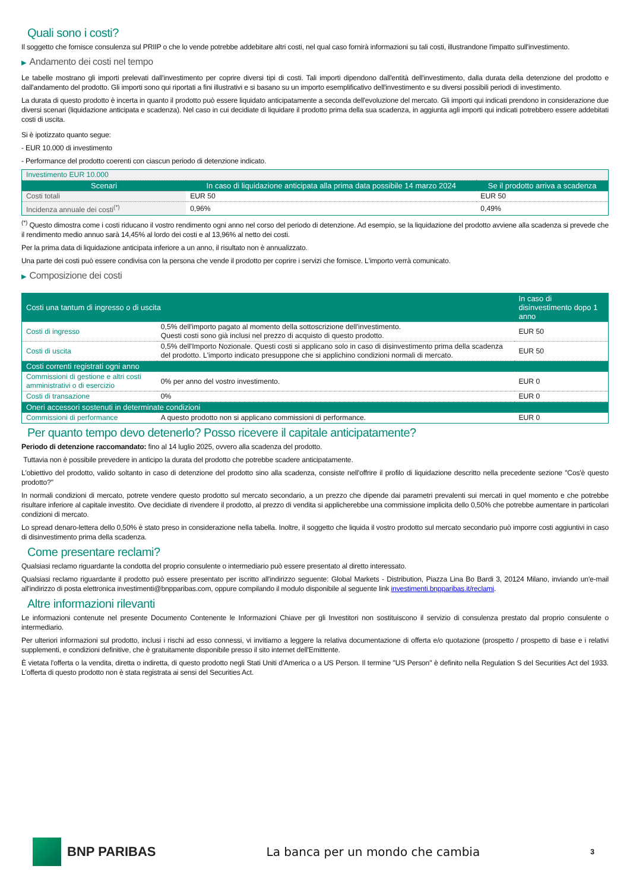Quali sono i costi?
Il soggetto che fornisce consulenza sul PRIIP o che lo vende potrebbe addebitare altri costi, nel qual caso fornirà informazioni su tali costi, illustrandone l'impatto sull'investimento.
▶ Andamento dei costi nel tempo
Le tabelle mostrano gli importi prelevati dall'investimento per coprire diversi tipi di costi. Tali importi dipendono dall'entità dell'investimento, dalla durata della detenzione del prodotto e dall'andamento del prodotto. Gli importi sono qui riportati a fini illustrativi e si basano su un importo esemplificativo dell'investimento e su diversi possibili periodi di investimento.
La durata di questo prodotto è incerta in quanto il prodotto può essere liquidato anticipatamente a seconda dell'evoluzione del mercato. Gli importi qui indicati prendono in considerazione due diversi scenari (liquidazione anticipata e scadenza). Nel caso in cui decidiate di liquidare il prodotto prima della sua scadenza, in aggiunta agli importi qui indicati potrebbero essere addebitati costi di uscita.
Si è ipotizzato quanto segue:
- EUR 10.000 di investimento
- Performance del prodotto coerenti con ciascun periodo di detenzione indicato.
| Investimento EUR 10.000 | | |
| Scenari | In caso di liquidazione anticipata alla prima data possibile 14 marzo 2024 | Se il prodotto arriva a scadenza |
| Costi totali | EUR 50 | EUR 50 |
| Incidenza annuale dei costi<sup>(*)</sup> | 0,96% | 0,49% |
<sup>(*)</sup> Questo dimostra come i costi riducano il vostro rendimento ogni anno nel corso del periodo di detenzione. Ad esempio, se la liquidazione del prodotto avviene alla scadenza si prevede che il rendimento medio annuo sarà 14,45% al lordo dei costi e al 13,96% al netto dei costi.
Per la prima data di liquidazione anticipata inferiore a un anno, il risultato non è annualizzato.
Una parte dei costi può essere condivisa con la persona che vende il prodotto per coprire i servizi che fornisce. L'importo verrà comunicato.
▶ Composizione dei costi
| Costi una tantum di ingresso o di uscita | | In caso di disinvestimento dopo 1 anno |
| --- | --- | --- |
| Costi di ingresso | 0,5% dell'importo pagato al momento della sottoscrizione dell'investimento. Questi costi sono già inclusi nel prezzo di acquisto di questo prodotto. | EUR 50 |
| Costi di uscita | 0,5% dell'Importo Nozionale. Questi costi si applicano solo in caso di disinvestimento prima della scadenza del prodotto. L'importo indicato presuppone che si applichino condizioni normali di mercato. | EUR 50 |
| Costi correnti registrati ogni anno | | |
| Commissioni di gestione e altri costi amministrativi o di esercizio | 0% per anno del vostro investimento. | EUR 0 |
| Costi di transazione | 0% | EUR 0 |
| Oneri accessori sostenuti in determinate condizioni | | |
| Commissioni di performance | A questo prodotto non si applicano commissioni di performance. | EUR 0 |
Per quanto tempo devo detenerlo? Posso ricevere il capitale anticipatamente?
Periodo di detenzione raccomandato: fino al 14 luglio 2025, ovvero alla scadenza del prodotto.
Tuttavia non è possibile prevedere in anticipo la durata del prodotto che potrebbe scadere anticipatamente.
L'obiettivo del prodotto, valido soltanto in caso di detenzione del prodotto sino alla scadenza, consiste nell'offrire il profilo di liquidazione descritto nella precedente sezione "Cos'è questo prodotto?"
In normali condizioni di mercato, potrete vendere questo prodotto sul mercato secondario, a un prezzo che dipende dai parametri prevalenti sui mercati in quel momento e che potrebbe risultare inferiore al capitale investito. Ove decidiate di rivendere il prodotto, al prezzo di vendita si applicherebbe una commissione implicita dello 0,50% che potrebbe aumentare in particolari condizioni di mercato.
Lo spread denaro-lettera dello 0,50% è stato preso in considerazione nella tabella. Inoltre, il soggetto che liquida il vostro prodotto sul mercato secondario può imporre costi aggiuntivi in caso di disinvestimento prima della scadenza.
Come presentare reclami?
Qualsiasi reclamo riguardante la condotta del proprio consulente o intermediario può essere presentato al diretto interessato.
Qualsiasi reclamo riguardante il prodotto può essere presentato per iscritto all'indirizzo seguente: Global Markets - Distribution, Piazza Lina Bo Bardi 3, 20124 Milano, inviando un'e-mail all'indirizzo di posta elettronica investimenti@bnpparibas.com, oppure compilando il modulo disponibile al seguente link investimenti.bnpparibas.it/reclami.
Altre informazioni rilevanti
Le informazioni contenute nel presente Documento Contenente le Informazioni Chiave per gli Investitori non sostituiscono il servizio di consulenza prestato dal proprio consulente o intermediario.
Per ulteriori informazioni sul prodotto, inclusi i rischi ad esso connessi, vi invitiamo a leggere la relativa documentazione di offerta e/o quotazione (prospetto / prospetto di base e i relativi supplementi, e condizioni definitive, che è gratuitamente disponibile presso il sito internet dell'Emittente.
È vietata l'offerta o la vendita, diretta o indiretta, di questo prodotto negli Stati Uniti d'America o a US Person. Il termine "US Person" è definito nella Regulation S del Securities Act del 1933. L'offerta di questo prodotto non è stata registrata ai sensi del Securities Act.
BNP PARIBAS
La banca per un mondo che cambia
3